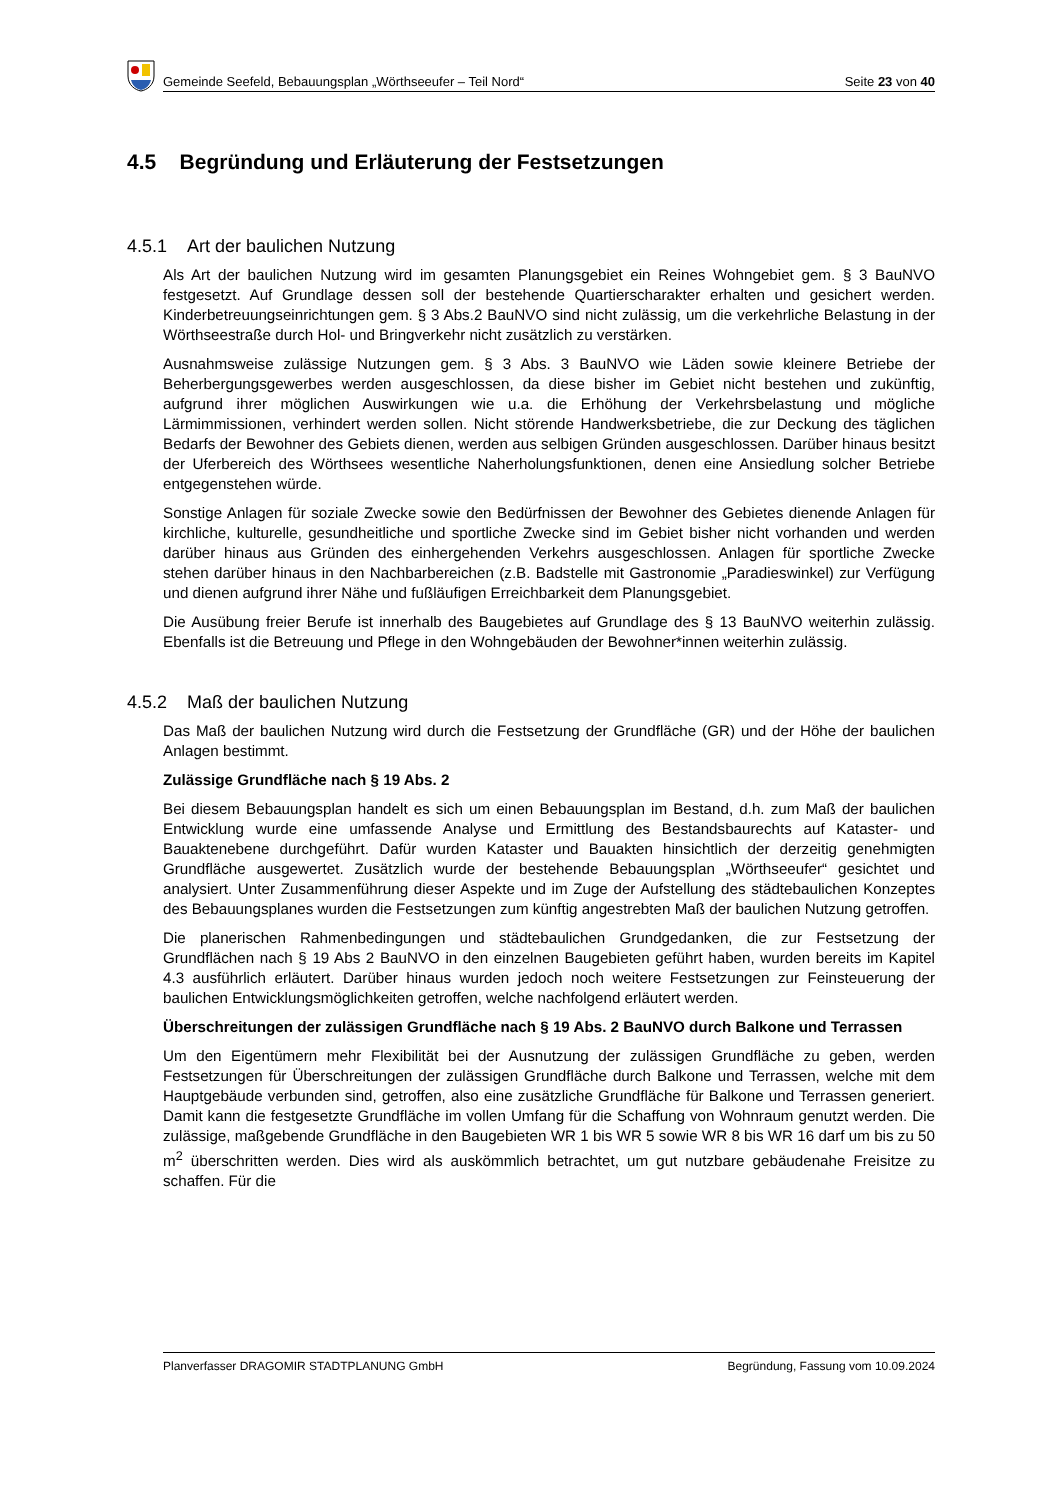Gemeinde Seefeld, Bebauungsplan „Wörthseeufer – Teil Nord“Seite 23 von 40
4.5 Begründung und Erläuterung der Festsetzungen
4.5.1 Art der baulichen Nutzung
Als Art der baulichen Nutzung wird im gesamten Planungsgebiet ein Reines Wohngebiet gem. § 3 BauNVO festgesetzt. Auf Grundlage dessen soll der bestehende Quartierscharakter erhalten und gesichert werden. Kinderbetreuungseinrichtungen gem. § 3 Abs.2 BauNVO sind nicht zulässig, um die verkehrliche Belastung in der Wörthseestraße durch Hol- und Bringverkehr nicht zusätzlich zu verstärken.
Ausnahmsweise zulässige Nutzungen gem. § 3 Abs. 3 BauNVO wie Läden sowie kleinere Betriebe der Beherbergungsgewerbes werden ausgeschlossen, da diese bisher im Gebiet nicht bestehen und zukünftig, aufgrund ihrer möglichen Auswirkungen wie u.a. die Erhöhung der Verkehrsbelastung und mögliche Lärmimmissionen, verhindert werden sollen. Nicht störende Handwerksbetriebe, die zur Deckung des täglichen Bedarfs der Bewohner des Gebiets dienen, werden aus selbigen Gründen ausgeschlossen. Darüber hinaus besitzt der Uferbereich des Wörthsees wesentliche Naherholungsfunktionen, denen eine Ansiedlung solcher Betriebe entgegenstehen würde.
Sonstige Anlagen für soziale Zwecke sowie den Bedürfnissen der Bewohner des Gebietes dienende Anlagen für kirchliche, kulturelle, gesundheitliche und sportliche Zwecke sind im Gebiet bisher nicht vorhanden und werden darüber hinaus aus Gründen des einhergehenden Verkehrs ausgeschlossen. Anlagen für sportliche Zwecke stehen darüber hinaus in den Nachbarbereichen (z.B. Badstelle mit Gastronomie „Paradieswinkel) zur Verfügung und dienen aufgrund ihrer Nähe und fußläufigen Erreichbarkeit dem Planungsgebiet.
Die Ausübung freier Berufe ist innerhalb des Baugebietes auf Grundlage des § 13 BauNVO weiterhin zulässig. Ebenfalls ist die Betreuung und Pflege in den Wohngebäuden der Bewohner*innen weiterhin zulässig.
4.5.2 Maß der baulichen Nutzung
Das Maß der baulichen Nutzung wird durch die Festsetzung der Grundfläche (GR) und der Höhe der baulichen Anlagen bestimmt.
Zulässige Grundfläche nach § 19 Abs. 2
Bei diesem Bebauungsplan handelt es sich um einen Bebauungsplan im Bestand, d.h. zum Maß der baulichen Entwicklung wurde eine umfassende Analyse und Ermittlung des Bestandsbaurechts auf Kataster- und Bauaktenebene durchgeführt. Dafür wurden Kataster und Bauakten hinsichtlich der derzeitig genehmigten Grundfläche ausgewertet. Zusätzlich wurde der bestehende Bebauungsplan „Wörthseeufer“ gesichtet und analysiert. Unter Zusammenführung dieser Aspekte und im Zuge der Aufstellung des städtebaulichen Konzeptes des Bebauungsplanes wurden die Festsetzungen zum künftig angestrebten Maß der baulichen Nutzung getroffen.
Die planerischen Rahmenbedingungen und städtebaulichen Grundgedanken, die zur Festsetzung der Grundflächen nach § 19 Abs 2 BauNVO in den einzelnen Baugebieten geführt haben, wurden bereits im Kapitel 4.3 ausführlich erläutert. Darüber hinaus wurden jedoch noch weitere Festsetzungen zur Feinsteuerung der baulichen Entwicklungsmöglichkeiten getroffen, welche nachfolgend erläutert werden.
Überschreitungen der zulässigen Grundfläche nach § 19 Abs. 2 BauNVO durch Balkone und Terrassen
Um den Eigentümern mehr Flexibilität bei der Ausnutzung der zulässigen Grundfläche zu geben, werden Festsetzungen für Überschreitungen der zulässigen Grundfläche durch Balkone und Terrassen, welche mit dem Hauptgebäude verbunden sind, getroffen, also eine zusätzliche Grundfläche für Balkone und Terrassen generiert. Damit kann die festgesetzte Grundfläche im vollen Umfang für die Schaffung von Wohnraum genutzt werden. Die zulässige, maßgebende Grundfläche in den Baugebieten WR 1 bis WR 5 sowie WR 8 bis WR 16 darf um bis zu 50 m<sup>2</sup> überschritten werden. Dies wird als auskömmlich betrachtet, um gut nutzbare gebäudenahe Freisitze zu schaffen. Für die
Planverfasser DRAGOMIR STADTPLANUNG GmbH Begründung, Fassung vom 10.09.2024